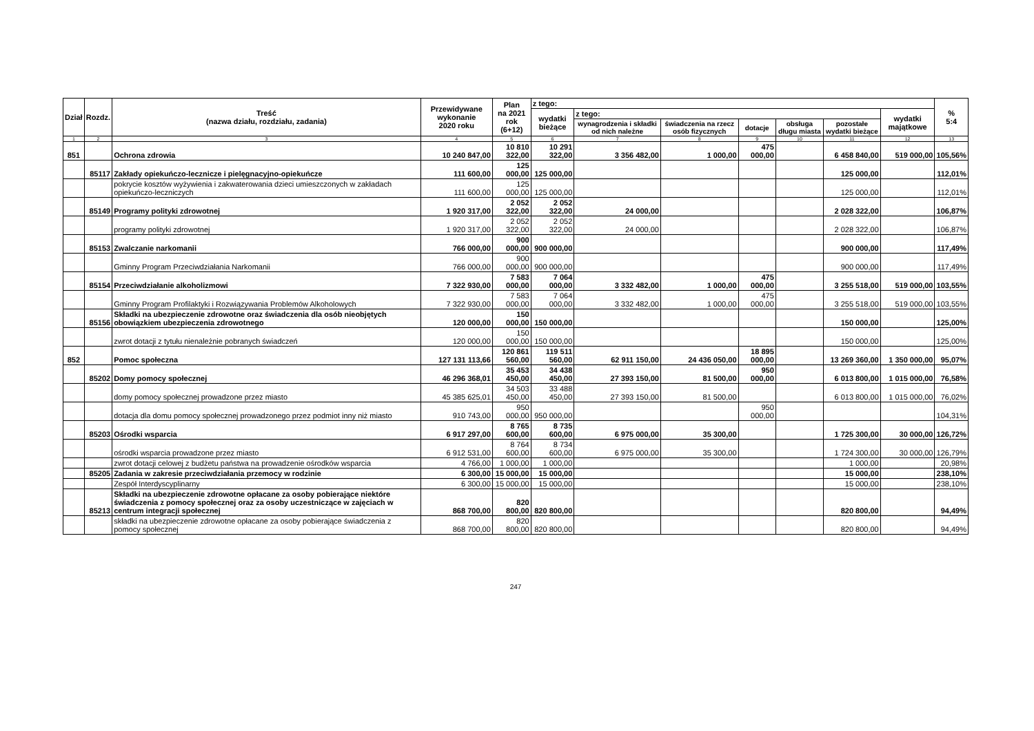| Dział | Rozdz. | Treść (nazwa działu, rozdziału, zadania) | Przewidywane wykonanie 2020 roku | Plan na 2021 rok (6+12) | z tego: | | | | | | | % 5:4 |
| --- | --- | --- | --- | --- | --- | --- | --- | --- | --- | --- | --- | --- |
| | | | | | wydatki bieżące | z tego: | | | | | wydatki majątkowe | |
| | | | | | | wynagrodzenia i składki od nich należne | świadczenia na rzecz osób fizycznych | dotacje | obsługa długu miasta | pozostałe wydatki bieżące | | |
| 1 | 2 | 3 | 4 | 5 | 6 | 7 | 8 | 9 | 10 | 11 | 12 | 13 |
| 851 | | Ochrona zdrowia | 10 240 847,00 | 10 810 322,00 | 10 291 322,00 | 3 356 482,00 | 1 000,00 | 475 000,00 | | 6 458 840,00 | 519 000,00 | 105,56% |
| | 85117 | Zakłady opiekuńczo-lecznicze i pielęgnacyjno-opiekuńcze | 111 600,00 | 125 000,00 | 125 000,00 | | | | | 125 000,00 | | 112,01% |
| | | pokrycie kosztów wyżywienia i zakwaterowania dzieci umieszczonych w zakładach opiekuńczo-leczniczych | 111 600,00 | 125 000,00 | 125 000,00 | | | | | 125 000,00 | | 112,01% |
| | 85149 | Programy polityki zdrowotnej | 1 920 317,00 | 2 052 322,00 | 2 052 322,00 | 24 000,00 | | | | 2 028 322,00 | | 106,87% |
| | | programy polityki zdrowotnej | 1 920 317,00 | 2 052 322,00 | 2 052 322,00 | 24 000,00 | | | | 2 028 322,00 | | 106,87% |
| | 85153 | Zwalczanie narkomanii | 766 000,00 | 900 000,00 | 900 000,00 | | | | | 900 000,00 | | 117,49% |
| | | Gminny Program Przeciwdziałania Narkomanii | 766 000,00 | 900 000,00 | 900 000,00 | | | | | 900 000,00 | | 117,49% |
| | 85154 | Przeciwdziałanie alkoholizmowi | 7 322 930,00 | 7 583 000,00 | 7 064 000,00 | 3 332 482,00 | 1 000,00 | 475 000,00 | | 3 255 518,00 | 519 000,00 | 103,55% |
| | | Gminny Program Profilaktyki i Rozwiązywania Problemów Alkoholowych | 7 322 930,00 | 7 583 000,00 | 7 064 000,00 | 3 332 482,00 | 1 000,00 | 475 000,00 | | 3 255 518,00 | 519 000,00 | 103,55% |
| | 85156 | Składki na ubezpieczenie zdrowotne oraz świadczenia dla osób nieobjętych obowiązkiem ubezpieczenia zdrowotnego | 120 000,00 | 150 000,00 | 150 000,00 | | | | | 150 000,00 | | 125,00% |
| | | zwrot dotacji z tytułu nienależnie pobranych świadczeń | 120 000,00 | 150 000,00 | 150 000,00 | | | | | 150 000,00 | | 125,00% |
| 852 | | Pomoc społeczna | 127 131 113,66 | 120 861 560,00 | 119 511 560,00 | 62 911 150,00 | 24 436 050,00 | 18 895 000,00 | | 13 269 360,00 | 1 350 000,00 | 95,07% |
| | 85202 | Domy pomocy społecznej | 46 296 368,01 | 35 453 450,00 | 34 438 450,00 | 27 393 150,00 | 81 500,00 | 950 000,00 | | 6 013 800,00 | 1 015 000,00 | 76,58% |
| | | domy pomocy społecznej prowadzone przez miasto | 45 385 625,01 | 34 503 450,00 | 33 488 450,00 | 27 393 150,00 | 81 500,00 | | | 6 013 800,00 | 1 015 000,00 | 76,02% |
| | | dotacja dla domu pomocy społecznej prowadzonego przez podmiot inny niż miasto | 910 743,00 | 950 000,00 | 950 000,00 | | | 950 000,00 | | | | 104,31% |
| | 85203 | Ośrodki wsparcia | 6 917 297,00 | 8 765 600,00 | 8 735 600,00 | 6 975 000,00 | 35 300,00 | | | 1 725 300,00 | 30 000,00 | 126,72% |
| | | ośrodki wsparcia prowadzone przez miasto | 6 912 531,00 | 8 764 600,00 | 8 734 600,00 | 6 975 000,00 | 35 300,00 | | | 1 724 300,00 | 30 000,00 | 126,79% |
| | | zwrot dotacji celowej z budżetu państwa na prowadzenie ośrodków wsparcia | 4 766,00 | 1 000,00 | 1 000,00 | | | | | 1 000,00 | | 20,98% |
| | 85205 | Zadania w zakresie przeciwdziałania przemocy w rodzinie | 6 300,00 | 15 000,00 | 15 000,00 | | | | | 15 000,00 | | 238,10% |
| | | Zespół Interdyscyplinarny | 6 300,00 | 15 000,00 | 15 000,00 | | | | | 15 000,00 | | 238,10% |
| | 85213 | Składki na ubezpieczenie zdrowotne opłacane za osoby pobierające niektóre świadczenia z pomocy społecznej oraz za osoby uczestniczące w zajęciach w centrum integracji społecznej | 868 700,00 | 820 800,00 | 820 800,00 | | | | | 820 800,00 | | 94,49% |
| | | składki na ubezpieczenie zdrowotne opłacane za osoby pobierające świadczenia z pomocy społecznej | 868 700,00 | 820 800,00 | 820 800,00 | | | | | 820 800,00 | | 94,49% |
247